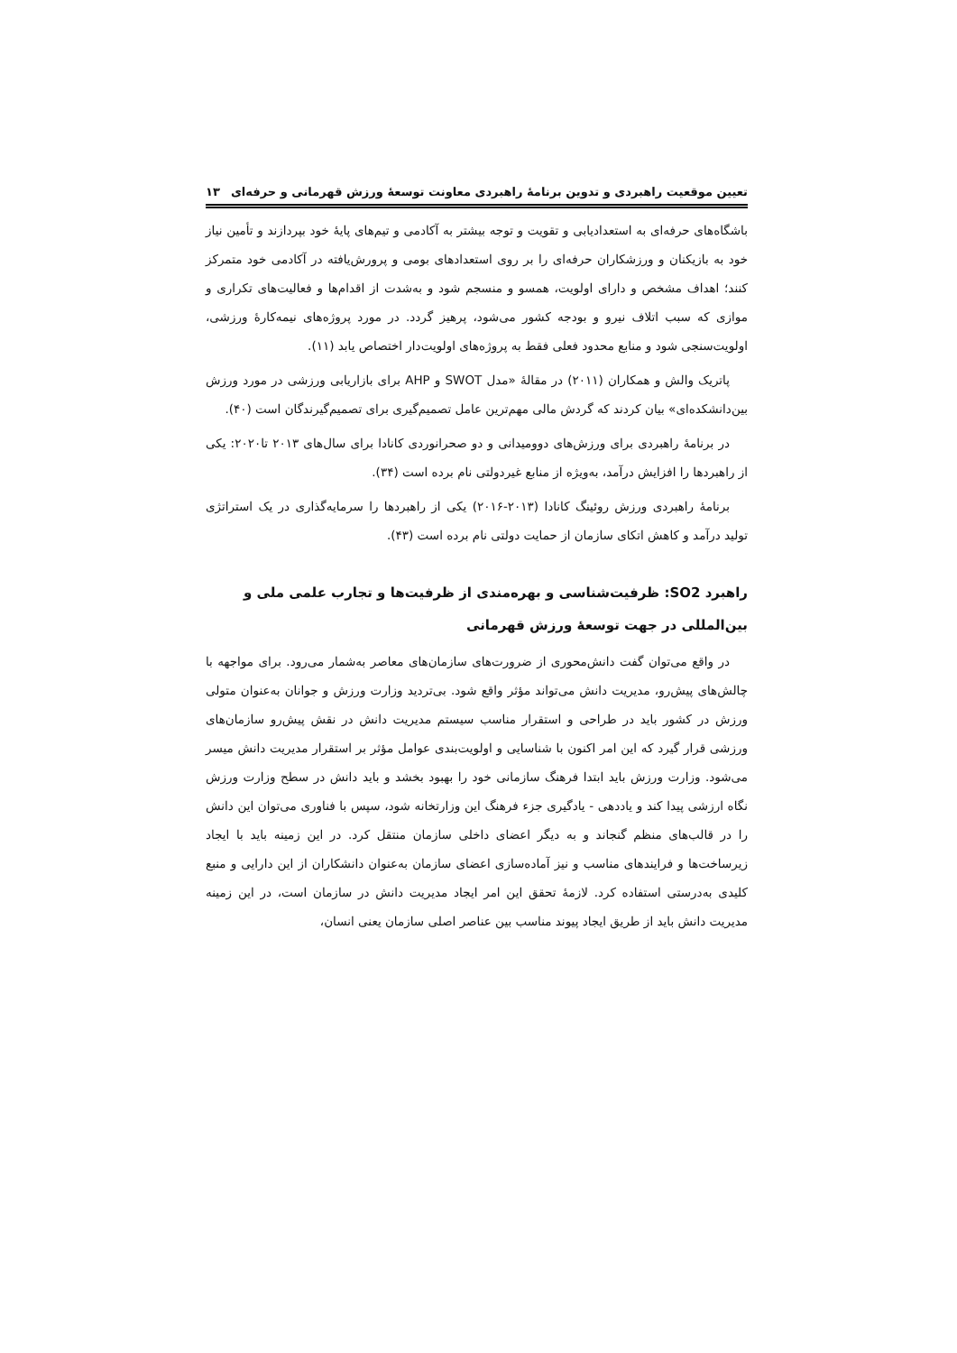تعیین موقعیت راهبردی و تدوین برنامهٔ راهبردی معاونت توسعهٔ ورزش قهرمانی و حرفه‌ای ۱۳
باشگاه‌های حرفه‌ای به استعدادیابی و تقویت و توجه بیشتر به آکادمی و تیم‌های پایهٔ خود بپردازند و تأمین نیاز خود به بازیکنان و ورزشکاران حرفه‌ای را بر روی استعدادهای بومی و پرورش‌یافته در آکادمی خود متمرکز کنند؛ اهداف مشخص و دارای اولویت، همسو و منسجم شود و به‌شدت از اقدام‌ها و فعالیت‌های تکراری و موازی که سبب اتلاف نیرو و بودجه کشور می‌شود، پرهیز گردد. در مورد پروژه‌های نیمه‌کارهٔ ورزشی، اولویت‌سنجی شود و منابع محدود فعلی فقط به پروژه‌های اولویت‌دار اختصاص یابد (۱۱).
پاتریک والش و همکاران (۲۰۱۱) در مقالهٔ «مدل SWOT و AHP برای بازاریابی ورزشی در مورد ورزش بین‌دانشکده‌ای» بیان کردند که گردش مالی مهم‌ترین عامل تصمیم‌گیری برای تصمیم‌گیرندگان است (۴۰).
در برنامهٔ راهبردی برای ورزش‌های دوومیدانی و دو صحرانوردی کانادا برای سال‌های ۲۰۱۳ تا۲۰۲۰: یکی از راهبردها را افزایش درآمد، به‌ویژه از منابع غیردولتی نام برده است (۳۴).
برنامهٔ راهبردی ورزش روئینگ کانادا (۲۰۱۳-۲۰۱۶) یکی از راهبردها را سرمایه‌گذاری در یک استراتژی تولید درآمد و کاهش اتکای سازمان از حمایت دولتی نام برده است (۴۳).
راهبرد SO2: ظرفیت‌شناسی و بهره‌مندی از ظرفیت‌ها و تجارب علمی ملی و بین‌المللی در جهت توسعهٔ ورزش قهرمانی
در واقع می‌توان گفت دانش‌محوری از ضرورت‌های سازمان‌های معاصر به‌شمار می‌رود. برای مواجهه با چالش‌های پیش‌رو، مدیریت دانش می‌تواند مؤثر واقع شود. بی‌تردید وزارت ورزش و جوانان به‌عنوان متولی ورزش در کشور باید در طراحی و استقرار مناسب سیستم مدیریت دانش در نقش پیش‌رو سازمان‌های ورزشی قرار گیرد که این امر اکنون با شناسایی و اولویت‌بندی عوامل مؤثر بر استقرار مدیریت دانش میسر می‌شود. وزارت ورزش باید ابتدا فرهنگ سازمانی خود را بهبود بخشد و باید دانش در سطح وزارت ورزش نگاه ارزشی پیدا کند و یاددهی - یادگیری جزء فرهنگ این وزارتخانه شود، سپس با فناوری می‌توان این دانش را در قالب‌های منظم گنجاند و به دیگر اعضای داخلی سازمان منتقل کرد. در این زمینه باید با ایجاد زیرساخت‌ها و فرایندهای مناسب و نیز آماده‌سازی اعضای سازمان به‌عنوان دانشکاران از این دارایی و منبع کلیدی به‌درستی استفاده کرد. لازمهٔ تحقق این امر ایجاد مدیریت دانش در سازمان است، در این زمینه مدیریت دانش باید از طریق ایجاد پیوند مناسب بین عناصر اصلی سازمان یعنی انسان،